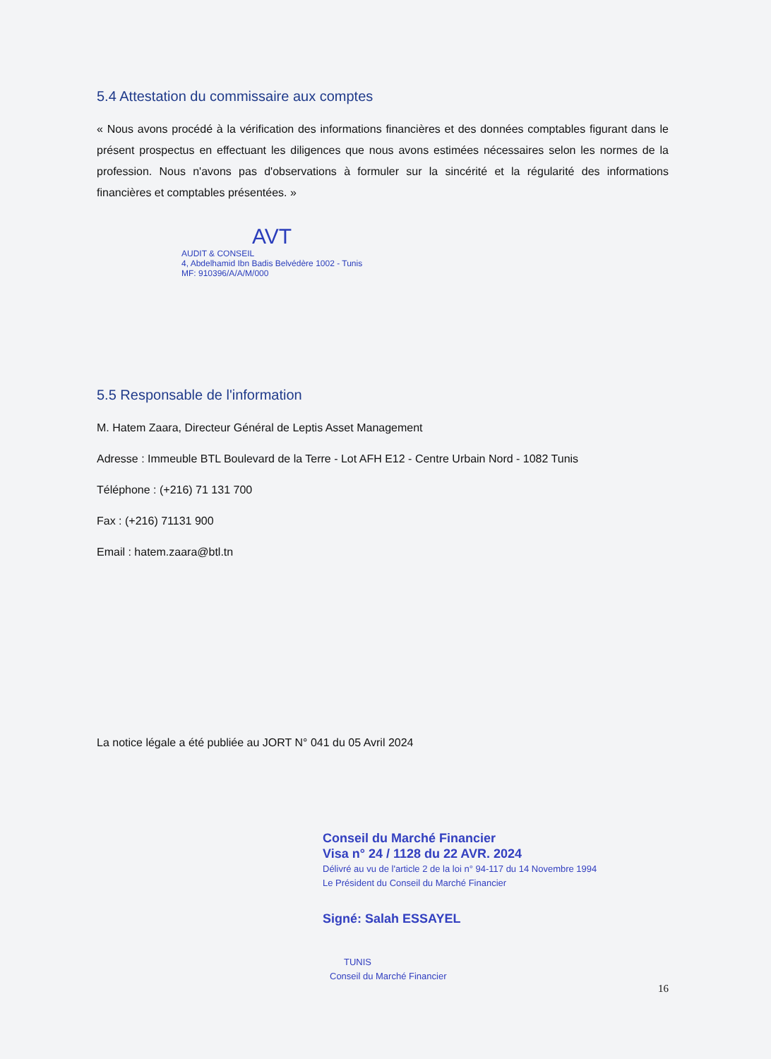5.4 Attestation du commissaire aux comptes
« Nous avons procédé à la vérification des informations financières et des données comptables figurant dans le présent prospectus en effectuant les diligences que nous avons estimées nécessaires selon les normes de la profession. Nous n'avons pas d'observations à formuler sur la sincérité et la régularité des informations financières et comptables présentées. »
AVT
AUDIT & CONSEIL
4, Abdelhamid Ibn Badis Belvédère 1002 - Tunis
MF: 910396/A/A/M/000
5.5 Responsable de l'information
M. Hatem Zaara, Directeur Général de Leptis Asset Management
Adresse : Immeuble BTL Boulevard de la Terre - Lot AFH E12 - Centre Urbain Nord - 1082 Tunis
Téléphone : (+216) 71 131 700
Fax : (+216) 71131 900
Email : hatem.zaara@btl.tn
La notice légale a été publiée au JORT N° 041 du 05 Avril 2024
Conseil du Marché Financier
Visa n° 24 / 1128 du 22 AVR. 2024
Délivré au vu de l'article 2 de la loi n° 94-117 du 14 Novembre 1994
Le Président du Conseil du Marché Financier
Signé: Salah ESSAYEL
TUNIS
Conseil du Marché Financier
16